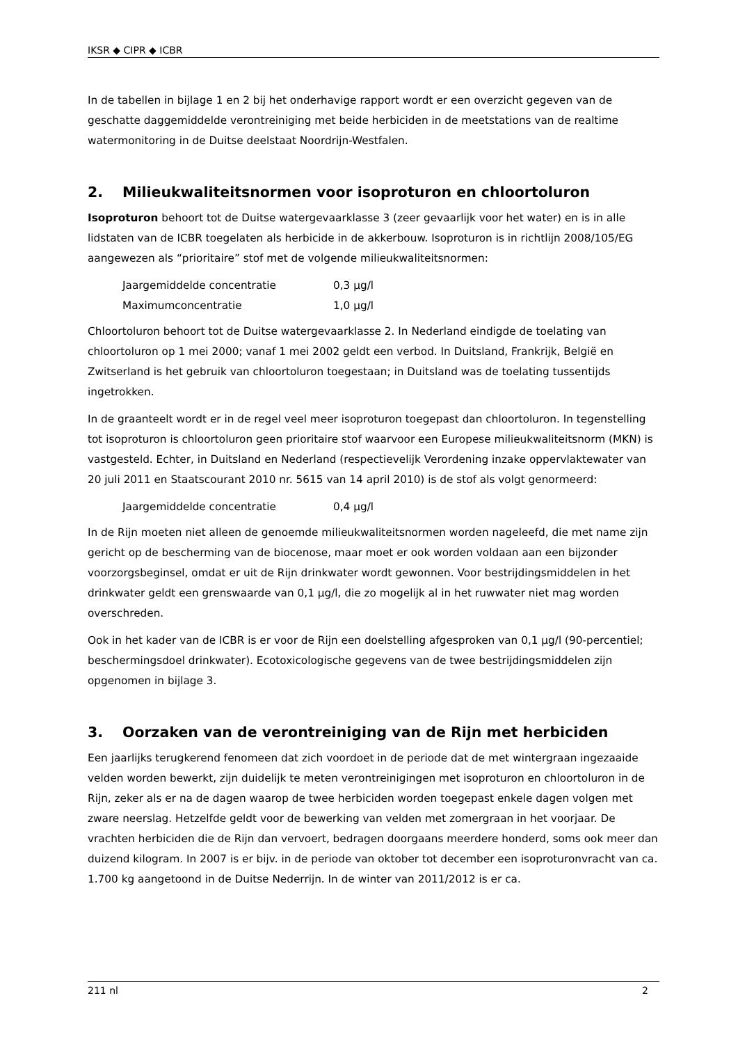IKSR ◆ CIPR ◆ ICBR
In de tabellen in bijlage 1 en 2 bij het onderhavige rapport wordt er een overzicht gegeven van de geschatte daggemiddelde verontreiniging met beide herbiciden in de meetstations van de realtime watermonitoring in de Duitse deelstaat Noordrijn-Westfalen.
2. Milieukwaliteitsnormen voor isoproturon en chloortoluron
Isoproturon behoort tot de Duitse watergevaarklasse 3 (zeer gevaarlijk voor het water) en is in alle lidstaten van de ICBR toegelaten als herbicide in de akkerbouw. Isoproturon is in richtlijn 2008/105/EG aangewezen als “prioritaire” stof met de volgende milieukwaliteitsnormen:
| Jaargemiddelde concentratie | 0,3 µg/l |
| Maximumconcentratie | 1,0 µg/l |
Chloortoluron behoort tot de Duitse watergevaarklasse 2. In Nederland eindigde de toelating van chloortoluron op 1 mei 2000; vanaf 1 mei 2002 geldt een verbod. In Duitsland, Frankrijk, België en Zwitserland is het gebruik van chloortoluron toegestaan; in Duitsland was de toelating tussentijds ingetrokken.
In de graanteelt wordt er in de regel veel meer isoproturon toegepast dan chloortoluron. In tegenstelling tot isoproturon is chloortoluron geen prioritaire stof waarvoor een Europese milieukwaliteitsnorm (MKN) is vastgesteld. Echter, in Duitsland en Nederland (respectievelijk Verordening inzake oppervlaktewater van 20 juli 2011 en Staatscourant 2010 nr. 5615 van 14 april 2010) is de stof als volgt genormeerd:
| Jaargemiddelde concentratie | 0,4 µg/l |
In de Rijn moeten niet alleen de genoemde milieukwaliteitsnormen worden nageleefd, die met name zijn gericht op de bescherming van de biocenose, maar moet er ook worden voldaan aan een bijzonder voorzorgsbeginsel, omdat er uit de Rijn drinkwater wordt gewonnen. Voor bestrijdingsmiddelen in het drinkwater geldt een grenswaarde van 0,1 µg/l, die zo mogelijk al in het ruwwater niet mag worden overschreden.
Ook in het kader van de ICBR is er voor de Rijn een doelstelling afgesproken van 0,1 µg/l (90-percentiel; beschermingsdoel drinkwater). Ecotoxicologische gegevens van de twee bestrijdingsmiddelen zijn opgenomen in bijlage 3.
3. Oorzaken van de verontreiniging van de Rijn met herbiciden
Een jaarlijks terugkerend fenomeen dat zich voordoet in de periode dat de met wintergraan ingezaaide velden worden bewerkt, zijn duidelijk te meten verontreinigingen met isoproturon en chloortoluron in de Rijn, zeker als er na de dagen waarop de twee herbiciden worden toegepast enkele dagen volgen met zware neerslag. Hetzelfde geldt voor de bewerking van velden met zomergraan in het voorjaar. De vrachten herbiciden die de Rijn dan vervoert, bedragen doorgaans meerdere honderd, soms ook meer dan duizend kilogram. In 2007 is er bijv. in de periode van oktober tot december een isoproturonvracht van ca. 1.700 kg aangetoond in de Duitse Nederrijn. In de winter van 2011/2012 is er ca.
211 nl 2